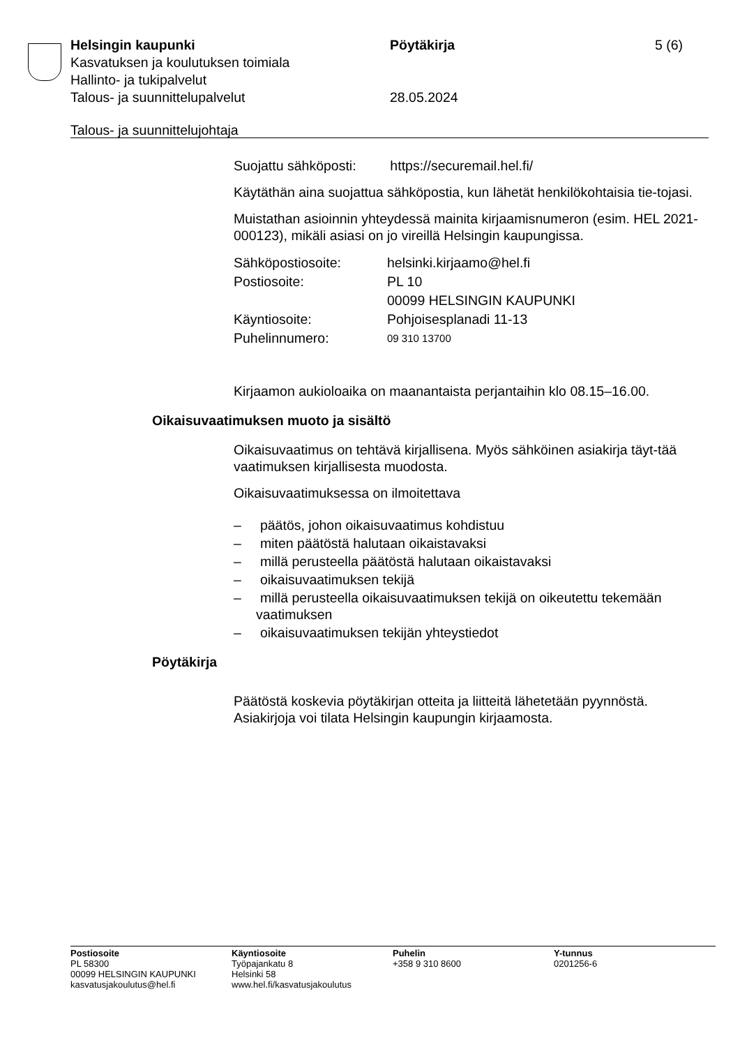Helsingin kaupunki Pöytäkirja 5 (6)
Kasvatuksen ja koulutuksen toimiala
Hallinto- ja tukipalvelut
Talous- ja suunnittelupalvelut 28.05.2024
Talous- ja suunnittelujohtaja
Suojattu sähköposti: https://securemail.hel.fi/
Käytäthän aina suojattua sähköpostia, kun lähetät henkilökohtaisia tie-tojasi.
Muistathan asioinnin yhteydessä mainita kirjaamisnumeron (esim. HEL 2021-000123), mikäli asiasi on jo vireillä Helsingin kaupungissa.
| Sähköpostiosoite: | helsinki.kirjaamo@hel.fi |
| Postiosoite: | PL 10 00099 HELSINGIN KAUPUNKI |
| Käyntiosoite: | Pohjoisesplanadi 11-13 |
| Puhelinnumero: | 09 310 13700 |
Kirjaamon aukioloaika on maanantaista perjantaihin klo 08.15–16.00.
Oikaisuvaatimuksen muoto ja sisältö
Oikaisuvaatimus on tehtävä kirjallisena. Myös sähköinen asiakirja täyt-tää vaatimuksen kirjallisesta muodosta.
Oikaisuvaatimuksessa on ilmoitettava
– päätös, johon oikaisuvaatimus kohdistuu
– miten päätöstä halutaan oikaistavaksi
– millä perusteella päätöstä halutaan oikaistavaksi
– oikaisuvaatimuksen tekijä
– millä perusteella oikaisuvaatimuksen tekijä on oikeutettu tekemään vaatimuksen
– oikaisuvaatimuksen tekijän yhteystiedot
Pöytäkirja
Päätöstä koskevia pöytäkirjan otteita ja liitteitä lähetetään pyynnöstä. Asiakirjoja voi tilata Helsingin kaupungin kirjaamosta.
Postiosoite
PL 58300
00099 HELSINGIN KAUPUNKI
kasvatusjakoulutus@hel.fi
Käyntiosoite
Työpajankatu 8
Helsinki 58
www.hel.fi/kasvatusjakoulutus
Puhelin
+358 9 310 8600
Y-tunnus
0201256-6